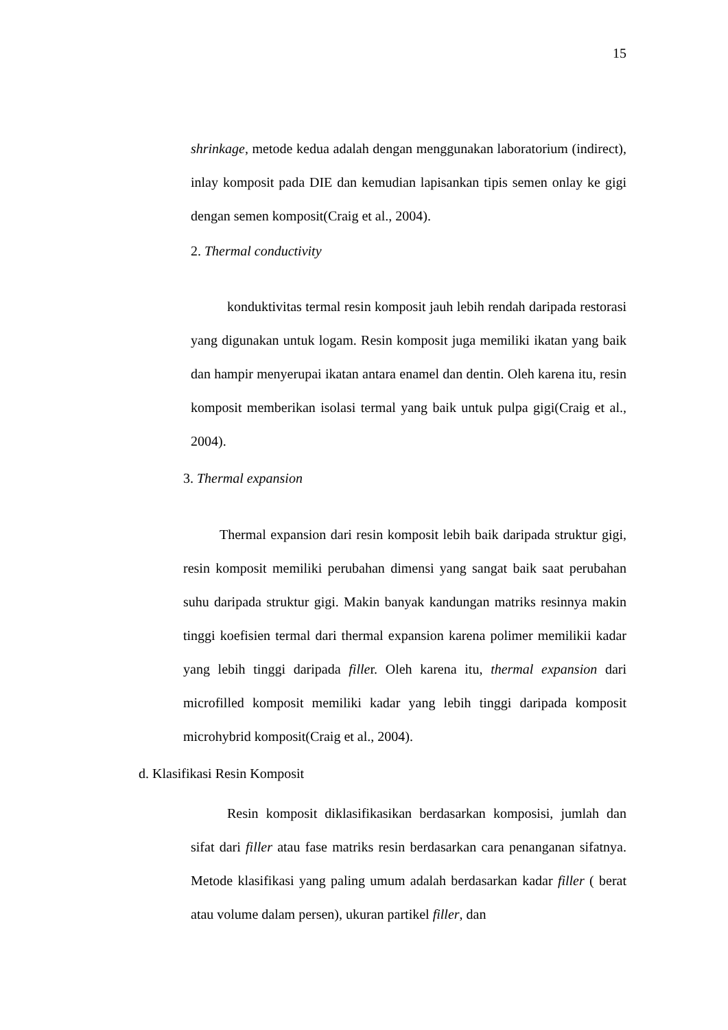15
shrinkage, metode kedua adalah dengan menggunakan laboratorium (indirect), inlay komposit pada DIE dan kemudian lapisankan tipis semen onlay ke gigi dengan semen komposit(Craig et al., 2004).
2. Thermal conductivity
konduktivitas termal resin komposit jauh lebih rendah daripada restorasi yang digunakan untuk logam. Resin komposit juga memiliki ikatan yang baik dan hampir menyerupai ikatan antara enamel dan dentin. Oleh karena itu, resin komposit memberikan isolasi termal yang baik untuk pulpa gigi(Craig et al., 2004).
3. Thermal expansion
Thermal expansion dari resin komposit lebih baik daripada struktur gigi, resin komposit memiliki perubahan dimensi yang sangat baik saat perubahan suhu daripada struktur gigi. Makin banyak kandungan matriks resinnya makin tinggi koefisien termal dari thermal expansion karena polimer memilikii kadar yang lebih tinggi daripada filler. Oleh karena itu, thermal expansion dari microfilled komposit memiliki kadar yang lebih tinggi daripada komposit microhybrid komposit(Craig et al., 2004).
d. Klasifikasi Resin Komposit
Resin komposit diklasifikasikan berdasarkan komposisi, jumlah dan sifat dari filler atau fase matriks resin berdasarkan cara penanganan sifatnya. Metode klasifikasi yang paling umum adalah berdasarkan kadar filler ( berat atau volume dalam persen), ukuran partikel filler, dan